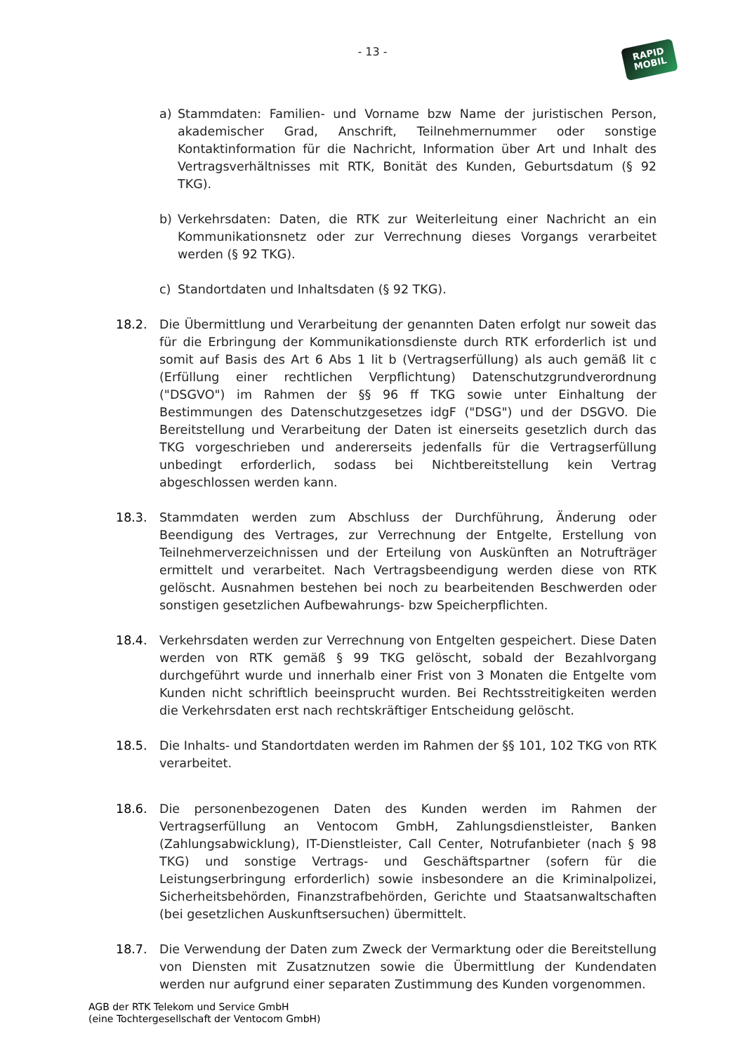- 13 -
RAPID
MOBIL
a) Stammdaten: Familien- und Vorname bzw Name der juristischen Person, akademischer Grad, Anschrift, Teilnehmernummer oder sonstige Kontaktinformation für die Nachricht, Information über Art und Inhalt des Vertragsverhältnisses mit RTK, Bonität des Kunden, Geburtsdatum (§ 92 TKG).
b) Verkehrsdaten: Daten, die RTK zur Weiterleitung einer Nachricht an ein Kommunikationsnetz oder zur Verrechnung dieses Vorgangs verarbeitet werden (§ 92 TKG).
c) Standortdaten und Inhaltsdaten (§ 92 TKG).
18.2. Die Übermittlung und Verarbeitung der genannten Daten erfolgt nur soweit das für die Erbringung der Kommunikationsdienste durch RTK erforderlich ist und somit auf Basis des Art 6 Abs 1 lit b (Vertragserfüllung) als auch gemäß lit c (Erfüllung einer rechtlichen Verpflichtung) Datenschutzgrundverordnung ("DSGVO") im Rahmen der §§ 96 ff TKG sowie unter Einhaltung der Bestimmungen des Datenschutzgesetzes idgF ("DSG") und der DSGVO. Die Bereitstellung und Verarbeitung der Daten ist einerseits gesetzlich durch das TKG vorgeschrieben und andererseits jedenfalls für die Vertragserfüllung unbedingt erforderlich, sodass bei Nichtbereitstellung kein Vertrag abgeschlossen werden kann.
18.3. Stammdaten werden zum Abschluss der Durchführung, Änderung oder Beendigung des Vertrages, zur Verrechnung der Entgelte, Erstellung von Teilnehmerverzeichnissen und der Erteilung von Auskünften an Notrufträger ermittelt und verarbeitet. Nach Vertragsbeendigung werden diese von RTK gelöscht. Ausnahmen bestehen bei noch zu bearbeitenden Beschwerden oder sonstigen gesetzlichen Aufbewahrungs- bzw Speicherpflichten.
18.4. Verkehrsdaten werden zur Verrechnung von Entgelten gespeichert. Diese Daten werden von RTK gemäß § 99 TKG gelöscht, sobald der Bezahlvorgang durchgeführt wurde und innerhalb einer Frist von 3 Monaten die Entgelte vom Kunden nicht schriftlich beeinsprucht wurden. Bei Rechtsstreitigkeiten werden die Verkehrsdaten erst nach rechtskräftiger Entscheidung gelöscht.
18.5. Die Inhalts- und Standortdaten werden im Rahmen der §§ 101, 102 TKG von RTK verarbeitet.
18.6. Die personenbezogenen Daten des Kunden werden im Rahmen der Vertragserfüllung an Ventocom GmbH, Zahlungsdienstleister, Banken (Zahlungsabwicklung), IT-Dienstleister, Call Center, Notrufanbieter (nach § 98 TKG) und sonstige Vertrags- und Geschäftspartner (sofern für die Leistungserbringung erforderlich) sowie insbesondere an die Kriminalpolizei, Sicherheitsbehörden, Finanzstrafbehörden, Gerichte und Staatsanwaltschaften (bei gesetzlichen Auskunftsersuchen) übermittelt.
18.7. Die Verwendung der Daten zum Zweck der Vermarktung oder die Bereitstellung von Diensten mit Zusatznutzen sowie die Übermittlung der Kundendaten werden nur aufgrund einer separaten Zustimmung des Kunden vorgenommen.
AGB der RTK Telekom und Service GmbH
(eine Tochtergesellschaft der Ventocom GmbH)